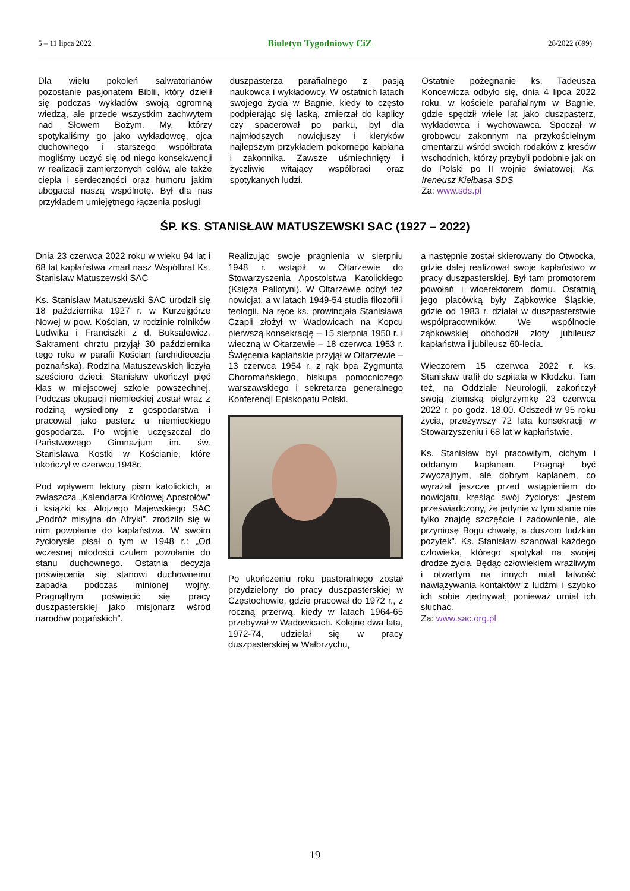5 – 11 lipca 2022 Biuletyn Tygodniowy CiZ 28/2022 (699)
Dla wielu pokoleń salwatorianów pozostanie pasjonatem Biblii, który dzielił się podczas wykładów swoją ogromną wiedzą, ale przede wszystkim zachwytem nad Słowem Bożym. My, którzy spotykaliśmy go jako wykładowcę, ojca duchownego i starszego współbrata mogliśmy uczyć się od niego konsekwencji w realizacji zamierzonych celów, ale także ciepła i serdeczności oraz humoru jakim ubogacał naszą wspólnotę. Był dla nas przykładem umiejętnego łączenia posługi
duszpasterza parafialnego z pasją naukowca i wykładowcy. W ostatnich latach swojego życia w Bagnie, kiedy to często podpierając się laską, zmierzał do kaplicy czy spacerował po parku, był dla najmłodszych nowicjuszy i kleryków najlepszym przykładem pokornego kapłana i zakonnika. Zawsze uśmiechnięty i życzliwie witający współbraci oraz spotykanych ludzi.
Ostatnie pożegnanie ks. Tadeusza Koncewicza odbyło się, dnia 4 lipca 2022 roku, w kościele parafialnym w Bagnie, gdzie spędził wiele lat jako duszpasterz, wykładowca i wychowawca. Spoczął w grobowcu zakonnym na przykościelnym cmentarzu wśród swoich rodaków z kresów wschodnich, którzy przybyli podobnie jak on do Polski po II wojnie światowej. Ks. Ireneusz Kiełbasa SDS
Za: www.sds.pl
ŚP. KS. STANISŁAW MATUSZEWSKI SAC (1927 – 2022)
Dnia 23 czerwca 2022 roku w wieku 94 lat i 68 lat kapłaństwa zmarł nasz Współbrat Ks. Stanisław Matuszewski SAC
Ks. Stanisław Matuszewski SAC urodził się 18 października 1927 r. w Kurzejgórze Nowej w pow. Kościan, w rodzinie rolników Ludwika i Franciszki z d. Buksalewicz. Sakrament chrztu przyjął 30 października tego roku w parafii Kościan (archidiecezja poznańska). Rodzina Matuszewskich liczyła sześcioro dzieci. Stanisław ukończył pięć klas w miejscowej szkole powszechnej. Podczas okupacji niemieckiej został wraz z rodziną wysiedlony z gospodarstwa i pracował jako pasterz u niemieckiego gospodarza. Po wojnie uczęszczał do Państwowego Gimnazjum im. św. Stanisława Kostki w Kościanie, które ukończył w czerwcu 1948r.
Pod wpływem lektury pism katolickich, a zwłaszcza „Kalendarza Królowej Apostołów” i książki ks. Alojzego Majewskiego SAC „Podróż misyjna do Afryki”, zrodziło się w nim powołanie do kapłaństwa. W swoim życiorysie pisał o tym w 1948 r.: „Od wczesnej młodości czułem powołanie do stanu duchownego. Ostatnia decyzja poświęcenia się stanowi duchownemu zapadła podczas minionej wojny. Pragnąłbym poświęcić się pracy duszpasterskiej jako misjonarz wśród narodów pogańskich”.
Realizując swoje pragnienia w sierpniu 1948 r. wstąpił w Ołtarzewie do Stowarzyszenia Apostolstwa Katolickiego (Księża Pallotyni). W Ołtarzewie odbył też nowicjat, a w latach 1949-54 studia filozofii i teologii. Na ręce ks. prowincjała Stanisława Czapli złożył w Wadowicach na Kopcu pierwszą konsekrację – 15 sierpnia 1950 r. i wieczną w Ołtarzewie – 18 czerwca 1953 r. Święcenia kapłańskie przyjął w Ołtarzewie – 13 czerwca 1954 r. z rąk bpa Zygmunta Choromańskiego, biskupa pomocniczego warszawskiego i sekretarza generalnego Konferencji Episkopatu Polski.
Po ukończeniu roku pastoralnego został przydzielony do pracy duszpasterskiej w Częstochowie, gdzie pracował do 1972 r., z roczną przerwą, kiedy w latach 1964-65 przebywał w Wadowicach. Kolejne dwa lata, 1972-74, udzielał się w pracy duszpasterskiej w Wałbrzychu,
a następnie został skierowany do Otwocka, gdzie dalej realizował swoje kapłaństwo w pracy duszpasterskiej. Był tam promotorem powołań i wicerektorem domu. Ostatnią jego placówką były Ząbkowice Śląskie, gdzie od 1983 r. działał w duszpasterstwie współpracowników. We wspólnocie ząbkowskiej obchodził złoty jubileusz kapłaństwa i jubileusz 60-lecia.
Wieczorem 15 czerwca 2022 r. ks. Stanisław trafił do szpitala w Kłodzku. Tam też, na Oddziale Neurologii, zakończył swoją ziemską pielgrzymkę 23 czerwca 2022 r. po godz. 18.00. Odszedł w 95 roku życia, przeżywszy 72 lata konsekracji w Stowarzyszeniu i 68 lat w kapłaństwie.
Ks. Stanisław był pracowitym, cichym i oddanym kapłanem. Pragnął być zwyczajnym, ale dobrym kapłanem, co wyrażał jeszcze przed wstąpieniem do nowicjatu, kreśląc swój życiorys: „jestem przeświadczony, że jedynie w tym stanie nie tylko znajdę szczęście i zadowolenie, ale przyniosę Bogu chwałę, a duszom ludzkim pożytek”. Ks. Stanisław szanował każdego człowieka, którego spotykał na swojej drodze życia. Będąc człowiekiem wrażliwym i otwartym na innych miał łatwość nawiązywania kontaktów z ludźmi i szybko ich sobie zjednywał, ponieważ umiał ich słuchać.
Za: www.sac.org.pl
19